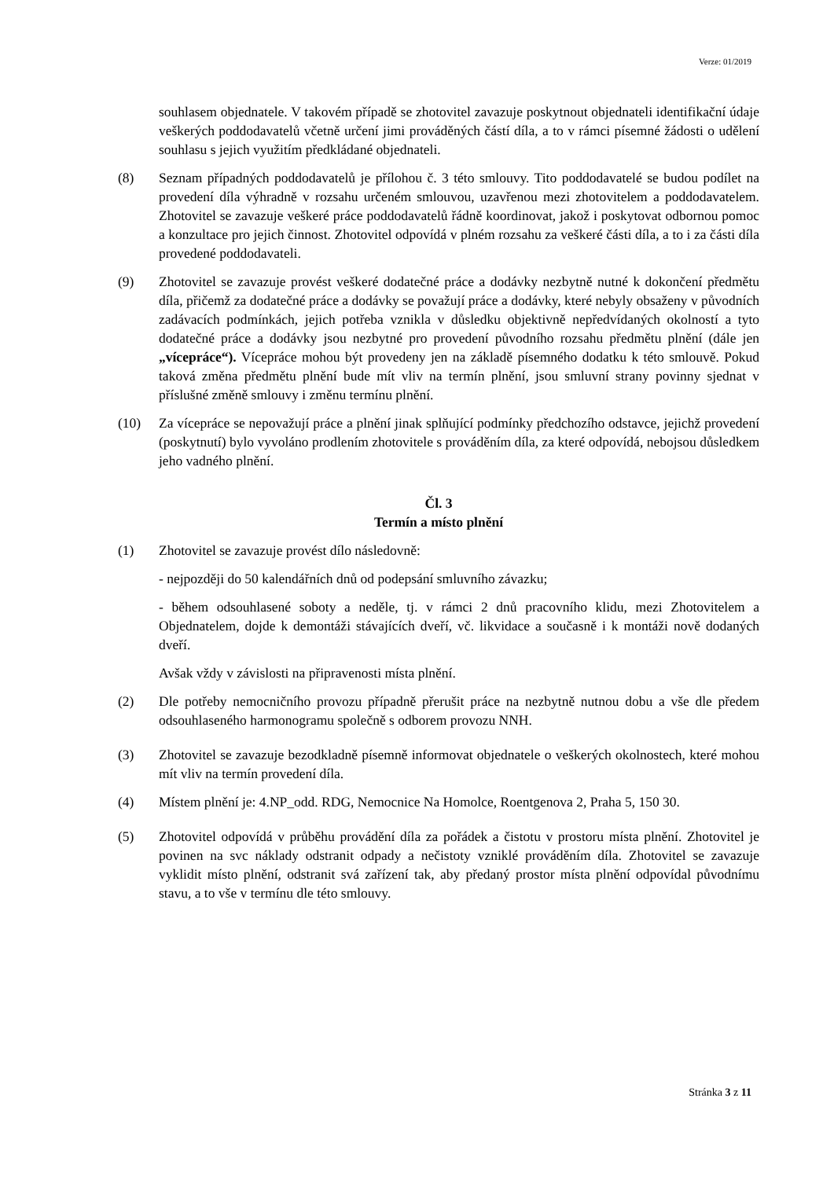Verze: 01/2019
souhlasem objednatele. V takovém případě se zhotovitel zavazuje poskytnout objednateli identifikační údaje veškerých poddodavatelů včetně určení jimi prováděných částí díla, a to v rámci písemné žádosti o udělení souhlasu s jejich využitím předkládané objednateli.
(8) Seznam případných poddodavatelů je přílohou č. 3 této smlouvy. Tito poddodavatelé se budou podílet na provedení díla výhradně v rozsahu určeném smlouvou, uzavřenou mezi zhotovitelem a poddodavatelem. Zhotovitel se zavazuje veškeré práce poddodavatelů řádně koordinovat, jakož i poskytovat odbornou pomoc a konzultace pro jejich činnost. Zhotovitel odpovídá v plném rozsahu za veškeré části díla, a to i za části díla provedené poddodavateli.
(9) Zhotovitel se zavazuje provést veškeré dodatečné práce a dodávky nezbytně nutné k dokončení předmětu díla, přičemž za dodatečné práce a dodávky se považují práce a dodávky, které nebyly obsaženy v původních zadávacích podmínkách, jejich potřeba vznikla v důsledku objektivně nepředvídaných okolností a tyto dodatečné práce a dodávky jsou nezbytné pro provedení původního rozsahu předmětu plnění (dále jen „vícepráce“). Vícepráce mohou být provedeny jen na základě písemného dodatku k této smlouvě. Pokud taková změna předmětu plnění bude mít vliv na termín plnění, jsou smluvní strany povinny sjednat v příslušné změně smlouvy i změnu termínu plnění.
(10) Za vícepráce se nepovažují práce a plnění jinak splňující podmínky předchozího odstavce, jejichž provedení (poskytnutí) bylo vyvoláno prodlením zhotovitele s prováděním díla, za které odpovídá, nebojsou důsledkem jeho vadného plnění.
Čl. 3
Termín a místo plnění
(1) Zhotovitel se zavazuje provést dílo následovně:
- nejpozději do 50 kalendářních dnů od podepsání smluvního závazku;
- během odsouhlasené soboty a neděle, tj. v rámci 2 dnů pracovního klidu, mezi Zhotovitelem a Objednatelem, dojde k demontáži stávajících dveří, vč. likvidace a současně i k montáži nově dodaných dveří.
Avšak vždy v závislosti na připravenosti místa plnění.
(2) Dle potřeby nemocničního provozu případně přerušit práce na nezbytně nutnou dobu a vše dle předem odsouhlaseného harmonogramu společně s odborem provozu NNH.
(3) Zhotovitel se zavazuje bezodkladně písemně informovat objednatele o veškerých okolnostech, které mohou mít vliv na termín provedení díla.
(4) Místem plnění je: 4.NP_odd. RDG, Nemocnice Na Homolce, Roentgenova 2, Praha 5, 150 30.
(5) Zhotovitel odpovídá v průběhu provádění díla za pořádek a čistotu v prostoru místa plnění. Zhotovitel je povinen na svc náklady odstranit odpady a nečistoty vzniklé prováděním díla. Zhotovitel se zavazuje vyklidit místo plnění, odstranit svá zařízení tak, aby předaný prostor místa plnění odpovídal původnímu stavu, a to vše v termínu dle této smlouvy.
Stránka 3 z 11